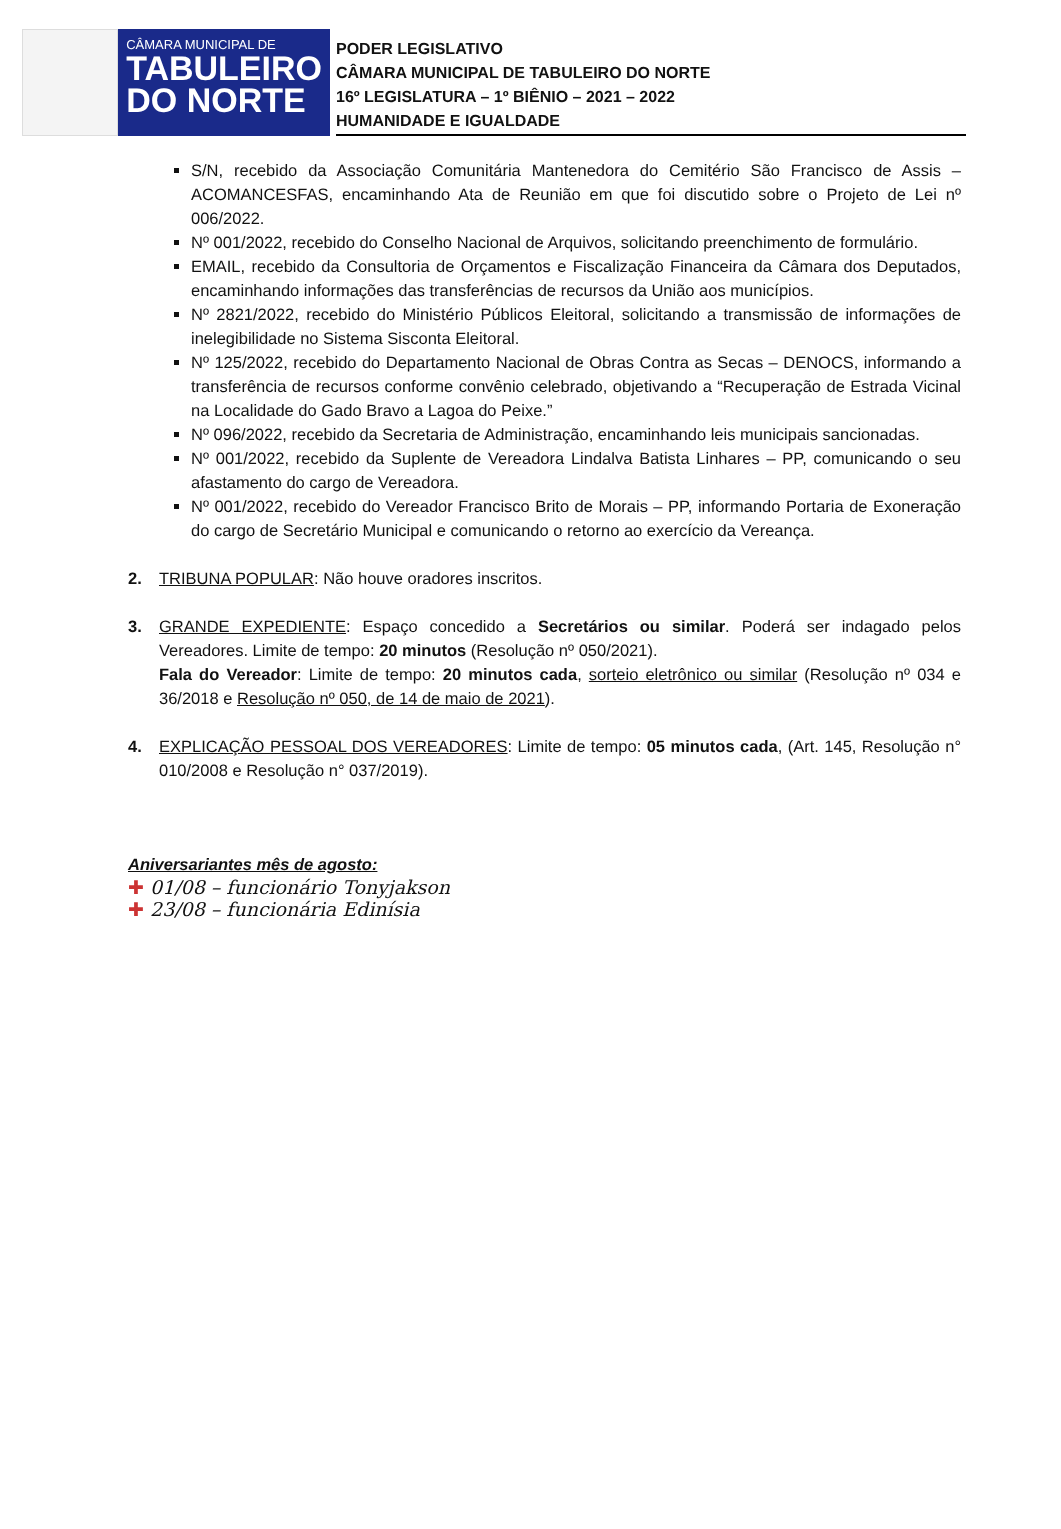CÂMARA MUNICIPAL DE
TABULEIRO
DO NORTE
PODER LEGISLATIVO
CÂMARA MUNICIPAL DE TABULEIRO DO NORTE
16º LEGISLATURA – 1º BIÊNIO – 2021 – 2022
HUMANIDADE E IGUALDADE
S/N, recebido da Associação Comunitária Mantenedora do Cemitério São Francisco de Assis – ACOMANCESFAS, encaminhando Ata de Reunião em que foi discutido sobre o Projeto de Lei nº 006/2022.
Nº 001/2022, recebido do Conselho Nacional de Arquivos, solicitando preenchimento de formulário.
EMAIL, recebido da Consultoria de Orçamentos e Fiscalização Financeira da Câmara dos Deputados, encaminhando informações das transferências de recursos da União aos municípios.
Nº 2821/2022, recebido do Ministério Públicos Eleitoral, solicitando a transmissão de informações de inelegibilidade no Sistema Sisconta Eleitoral.
Nº 125/2022, recebido do Departamento Nacional de Obras Contra as Secas – DENOCS, informando a transferência de recursos conforme convênio celebrado, objetivando a “Recuperação de Estrada Vicinal na Localidade do Gado Bravo a Lagoa do Peixe.”
Nº 096/2022, recebido da Secretaria de Administração, encaminhando leis municipais sancionadas.
Nº 001/2022, recebido da Suplente de Vereadora Lindalva Batista Linhares – PP, comunicando o seu afastamento do cargo de Vereadora.
Nº 001/2022, recebido do Vereador Francisco Brito de Morais – PP, informando Portaria de Exoneração do cargo de Secretário Municipal e comunicando o retorno ao exercício da Vereança.
2. TRIBUNA POPULAR: Não houve oradores inscritos.
3. GRANDE EXPEDIENTE: Espaço concedido a Secretários ou similar. Poderá ser indagado pelos Vereadores. Limite de tempo: 20 minutos (Resolução nº 050/2021).
Fala do Vereador: Limite de tempo: 20 minutos cada, sorteio eletrônico ou similar (Resolução nº 034 e 36/2018 e Resolução nº 050, de 14 de maio de 2021).
4. EXPLICAÇÃO PESSOAL DOS VEREADORES: Limite de tempo: 05 minutos cada, (Art. 145, Resolução n° 010/2008 e Resolução n° 037/2019).
Aniversariantes mês de agosto:
✚ 01/08 – funcionário Tonyjakson
✚ 23/08 – funcionária Edinísia